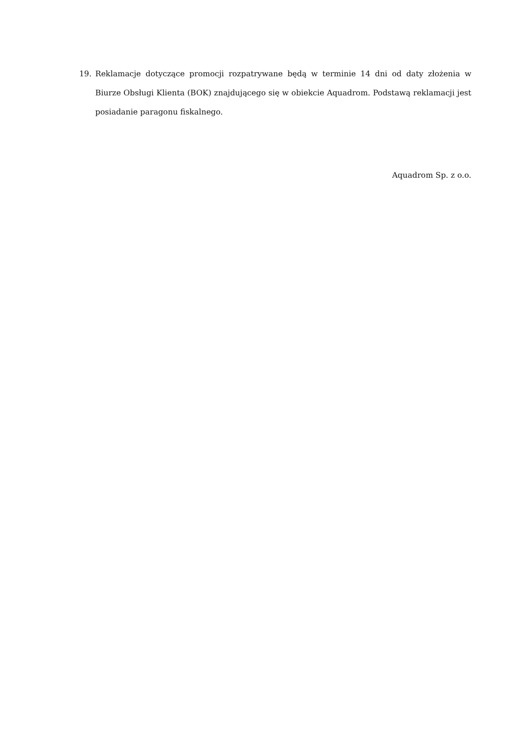19. Reklamacje dotyczące promocji rozpatrywane będą w terminie 14 dni od daty złożenia w Biurze Obsługi Klienta (BOK) znajdującego się w obiekcie Aquadrom. Podstawą reklamacji jest posiadanie paragonu fiskalnego.
Aquadrom Sp. z o.o.